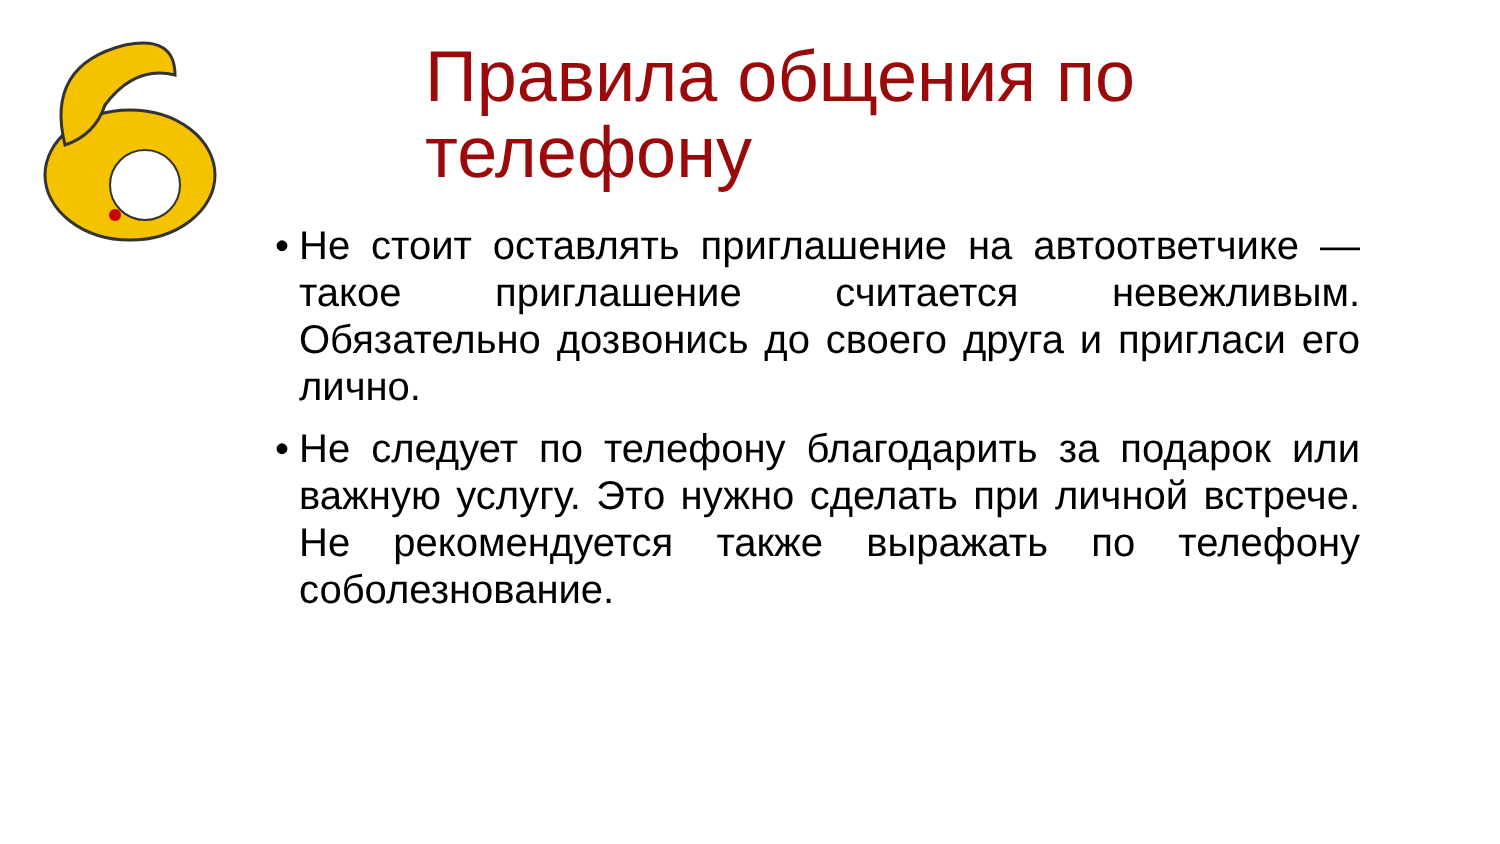Правила общения по телефону
• Не стоит оставлять приглашение на автоответчике — такое приглашение считается невежливым. Обязательно дозвонись до своего друга и пригласи его лично.
• Не следует по телефону благодарить за подарок или важную услугу. Это нужно сделать при личной встрече. Не рекомендуется также выражать по телефону соболезнование.